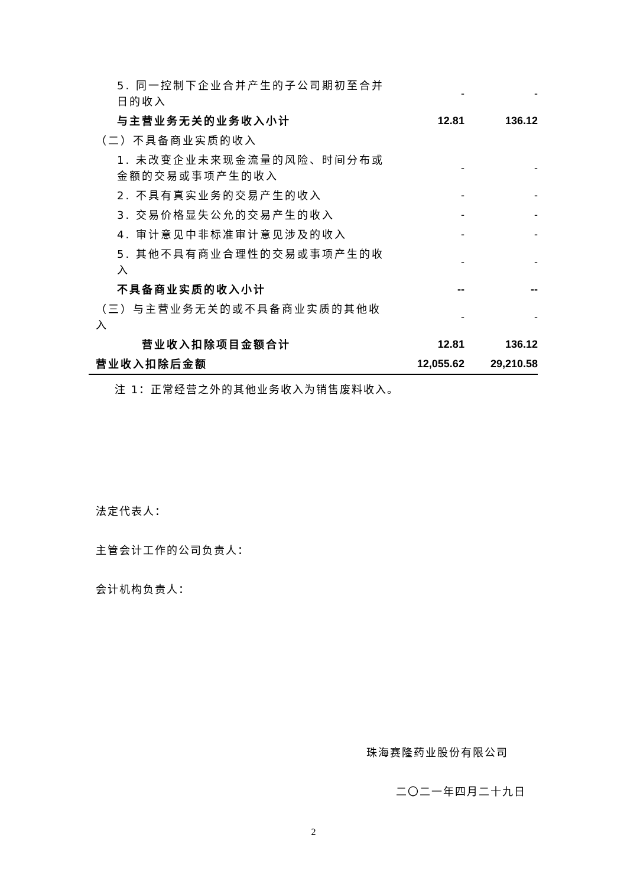| 5. 同一控制下企业合并产生的子公司期初至合并日的收入 | - | - |
| 与主营业务无关的业务收入小计 | 12.81 | 136.12 |
| （二）不具备商业实质的收入 | | |
| 1. 未改变企业未来现金流量的风险、时间分布或金额的交易或事项产生的收入 | - | - |
| 2. 不具有真实业务的交易产生的收入 | - | - |
| 3. 交易价格显失公允的交易产生的收入 | - | - |
| 4. 审计意见中非标准审计意见涉及的收入 | - | - |
| 5. 其他不具有商业合理性的交易或事项产生的收入 | - | - |
| 不具备商业实质的收入小计 | -- | -- |
| （三）与主营业务无关的或不具备商业实质的其他收入 | - | - |
| 营业收入扣除项目金额合计 | 12.81 | 136.12 |
| 营业收入扣除后金额 | 12,055.62 | 29,210.58 |
注 1：正常经营之外的其他业务收入为销售废料收入。
法定代表人：
主管会计工作的公司负责人：
会计机构负责人：
珠海赛隆药业股份有限公司
二〇二一年四月二十九日
2